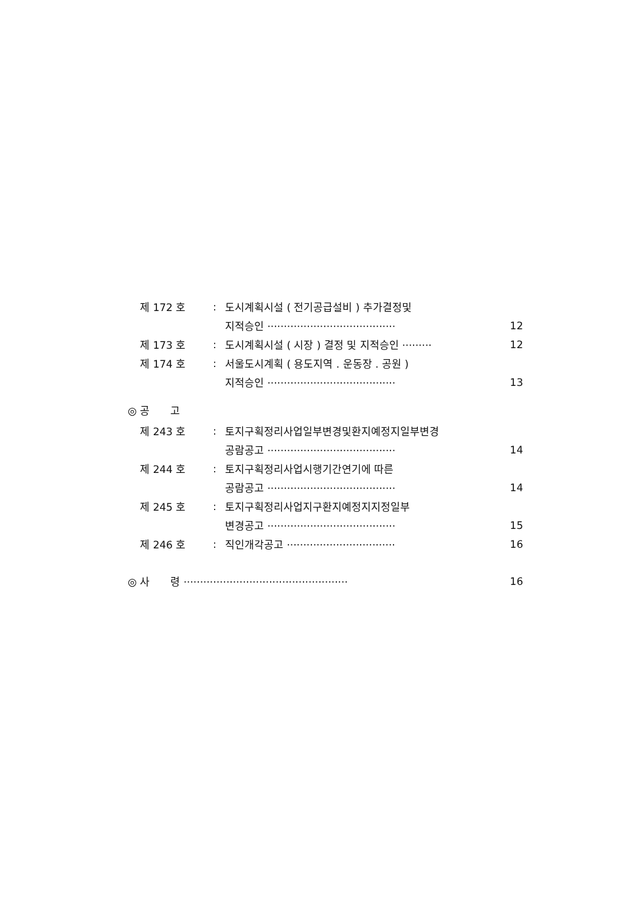제 172 호: 도시계획시설 ( 전기공급설비 ) 추가결정및
지적승인 ······································· 12
제 173 호: 도시계획시설 ( 시장 ) 결정 및 지적승인 ········· 12
제 174 호: 서울도시계획 ( 용도지역 . 운동장 . 공원 )
지적승인 ······································· 13
◎ 공　　고
제 243 호: 토지구획정리사업일부변경및환지예정지일부변경
공람공고 ······································· 14
제 244 호: 토지구획정리사업시행기간연기에 따른
공람공고 ······································· 14
제 245 호: 토지구획정리사업지구환지예정지지정일부
변경공고 ······································· 15
제 246 호: 직인개각공고 ································· 16
◎ 사　　령 ·················································· 16